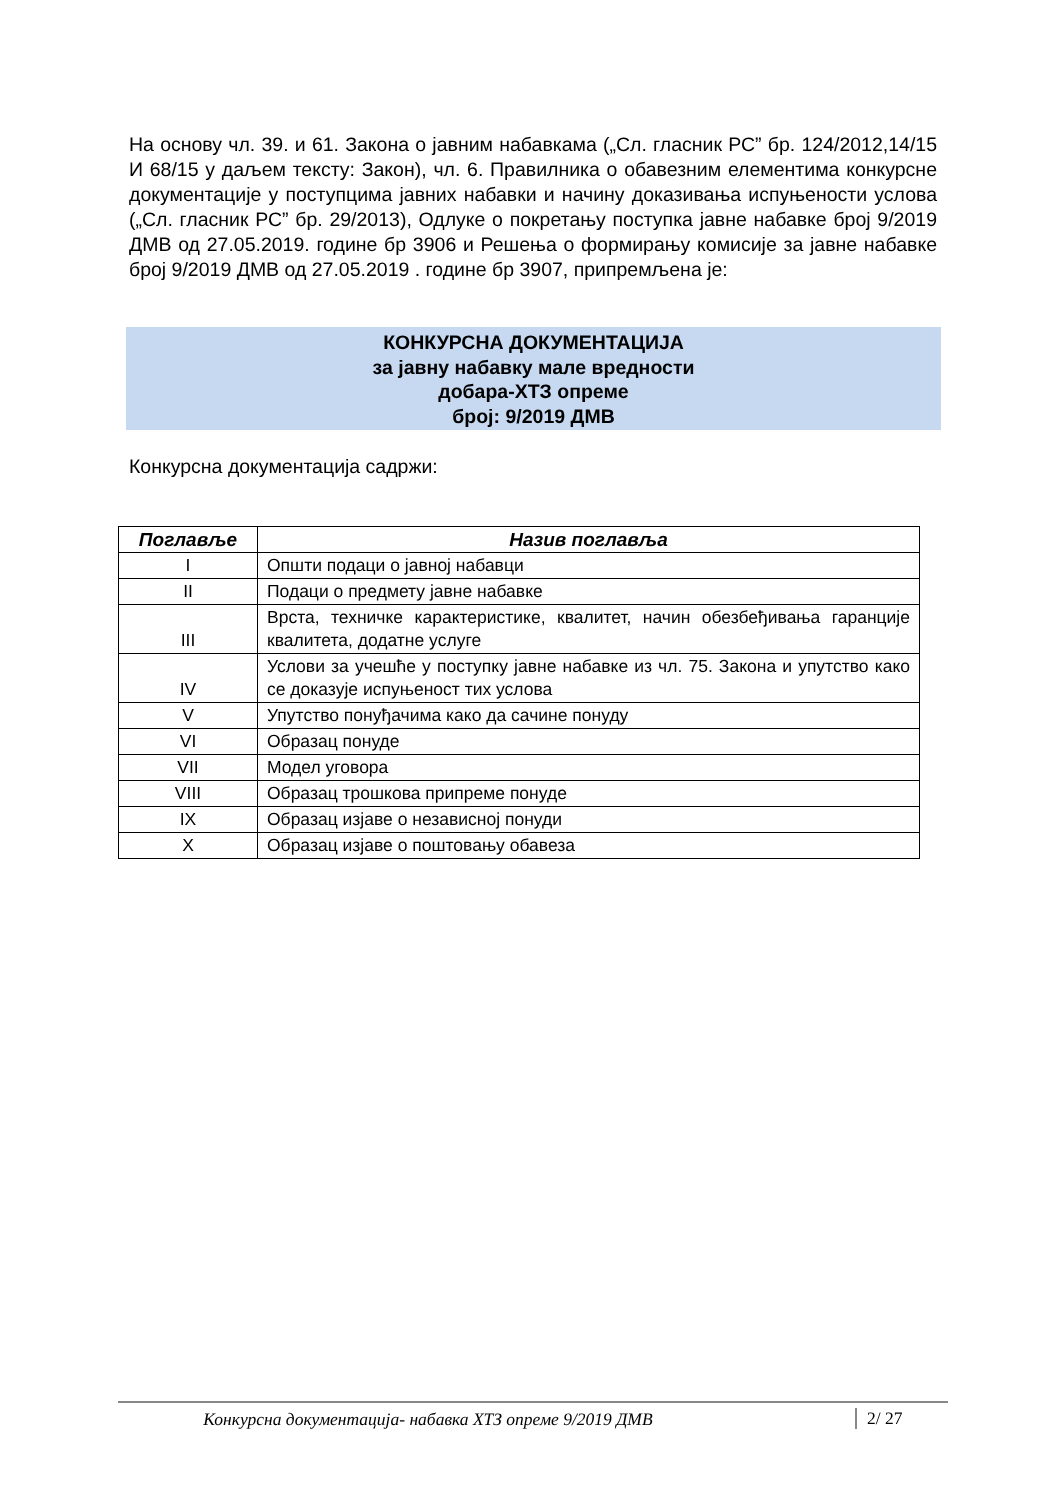На основу чл. 39. и 61. Закона о јавним набавкама („Сл. гласник РС” бр. 124/2012,14/15 И 68/15 у даљем тексту: Закон), чл. 6. Правилника о обавезним елементима конкурсне документације у поступцима јавних набавки и начину доказивања испуњености услова („Сл. гласник РС” бр. 29/2013), Одлуке о покретању поступка јавне набавке број 9/2019 ДМВ од 27.05.2019. године бр 3906 и Решења о формирању комисије за јавне набавке број 9/2019 ДМВ од 27.05.2019 . године бр 3907, припремљена је:
КОНКУРСНА ДОКУМЕНТАЦИЈА
за јавну набавку мале вредности
добара-ХТЗ опреме
број: 9/2019 ДМВ
Конкурсна документација садржи:
| Поглавље | Назив поглавља |
| --- | --- |
| I | Општи подаци о јавној набавци |
| II | Подаци о предмету јавне набавке |
| III | Врста, техничке карактеристике, квалитет, начин обезбеђивања гаранције квалитета, додатне услуге |
| IV | Услови за учешће у поступку јавне набавке из чл. 75. Закона и упутство како се доказује испуњеност тих услова |
| V | Упутство понуђачима како да сачине понуду |
| VI | Образац понуде |
| VII | Модел уговора |
| VIII | Образац трошкова припреме понуде |
| IX | Образац изјаве о независној понуди |
| X | Образац изјаве о поштовању обавеза |
Конкурсна документација- набавка ХТЗ опреме 9/2019 ДМВ 2/ 27